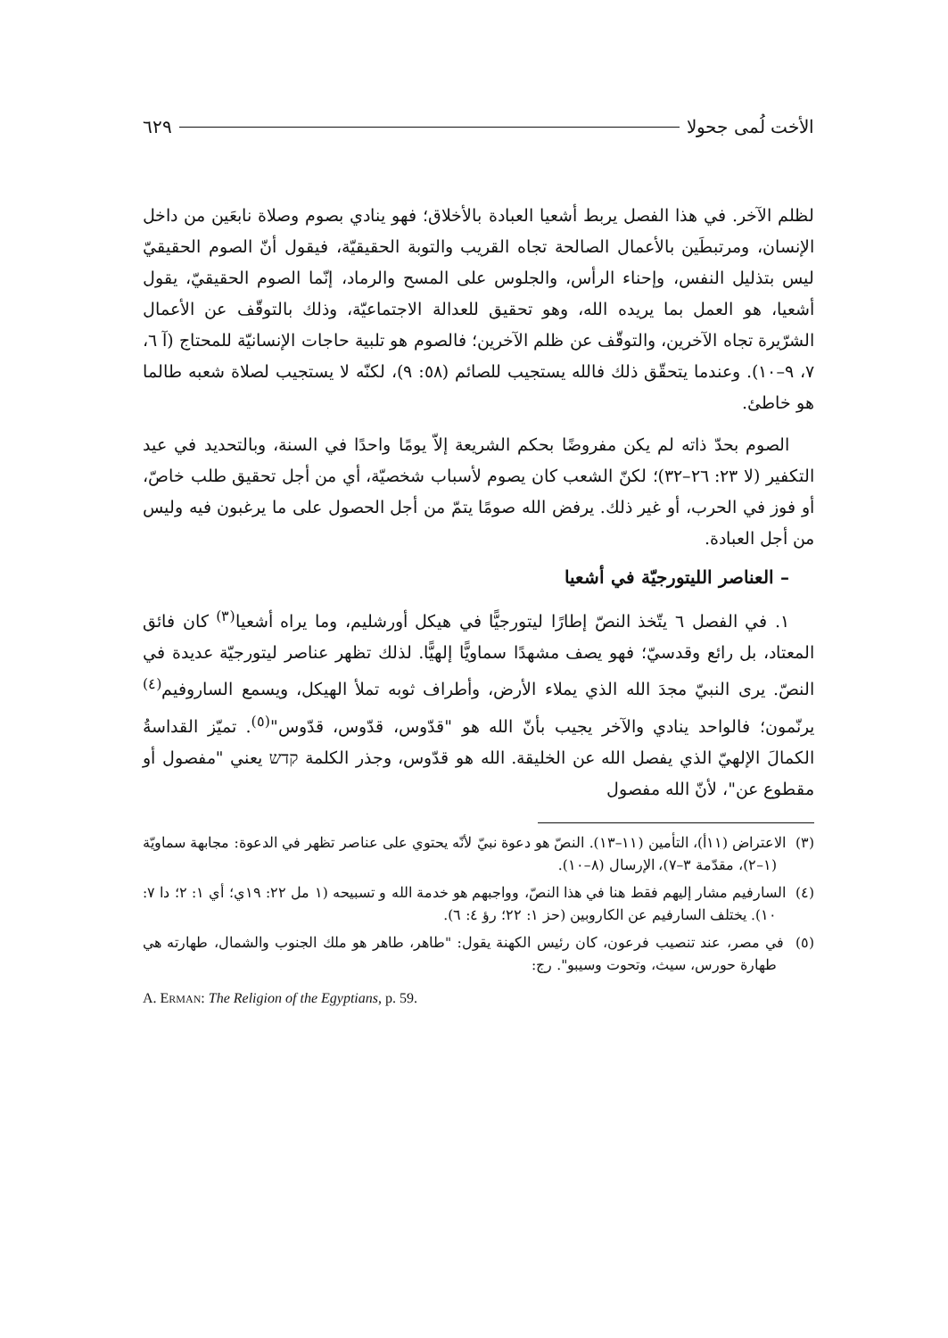الأخت لُمى جحولا ٦٢٩
لظلم الآخر. في هذا الفصل يربط أشعيا العبادة بالأخلاق؛ فهو ينادي بصوم وصلاة نابعَين من داخل الإنسان، ومرتبطَين بالأعمال الصالحة تجاه القريب والتوبة الحقيقيّة، فيقول أنّ الصوم الحقيقيّ ليس بتذليل النفس، وإحناء الرأس، والجلوس على المسح والرماد، إنّما الصوم الحقيقيّ، يقول أشعيا، هو العمل بما يريده الله، وهو تحقيق للعدالة الاجتماعيّة، وذلك بالتوقّف عن الأعمال الشرّيرة تجاه الآخرين، والتوقّف عن ظلم الآخرين؛ فالصوم هو تلبية حاجات الإنسانيّة للمحتاج (آ ٦، ٧، ٩–١٠). وعندما يتحقّق ذلك فالله يستجيب للصائم (٥٨: ٩)، لكنّه لا يستجيب لصلاة شعبه طالما هو خاطئ.
الصوم بحدّ ذاته لم يكن مفروضًا بحكم الشريعة إلاّ يومًا واحدًا في السنة، وبالتحديد في عيد التكفير (لا ٢٣: ٢٦–٣٢)؛ لكنّ الشعب كان يصوم لأسباب شخصيّة، أي من أجل تحقيق طلب خاصّ، أو فوز في الحرب، أو غير ذلك. يرفض الله صومًا يتمّ من أجل الحصول على ما يرغبون فيه وليس من أجل العبادة.
– العناصر الليتورجيّة في أشعيا
١. في الفصل ٦ يتّخذ النصّ إطارًا ليتورجيًّا في هيكل أورشليم، وما يراه أشعيا<sup>(٣)</sup> كان فائق المعتاد، بل رائع وقدسيّ؛ فهو يصف مشهدًا سماويًّا إلهيًّا. لذلك تظهر عناصر ليتورجيّة عديدة في النصّ. يرى النبيّ مجدَ الله الذي يملاء الأرض، وأطراف ثوبه تملأ الهيكل، ويسمع الساروفيم<sup>(٤)</sup> يرنّمون؛ فالواحد ينادي والآخر يجيب بأنّ الله هو "قدّوس، قدّوس، قدّوس"<sup>(٥)</sup>. تميّز القداسةُ الكمالَ الإلهيّ الذي يفصل الله عن الخليقة. الله هو قدّوس، وجذر الكلمة קדש يعني "مفصول أو مقطوع عن"، لأنّ الله مفصول
(٣) الاعتراض (١١أ)، التأمين (١١–١٣). النصّ هو دعوة نبيّ لأنّه يحتوي على عناصر تظهر في الدعوة: مجابهة سماويّة (١–٢)، مقدّمة ٣–٧)، الإرسال (٨–١٠).
(٤) السارفيم مشار إليهم فقط هنا في هذا النصّ، وواجبهم هو خدمة الله و تسبيحه (١ مل ٢٢: ١٩ي؛ أي ١: ٢؛ دا ٧: ١٠). يختلف السارفيم عن الكاروبين (حز ١: ٢٢؛ رؤ ٤: ٦).
(٥) في مصر، عند تنصيب فرعون، كان رئيس الكهنة يقول: "طاهر، طاهر هو ملك الجنوب والشمال، طهارته هي طهارة حورس، سيث، وتحوت وسيبو". رج:
A. ERMAN: The Religion of the Egyptians, p. 59.